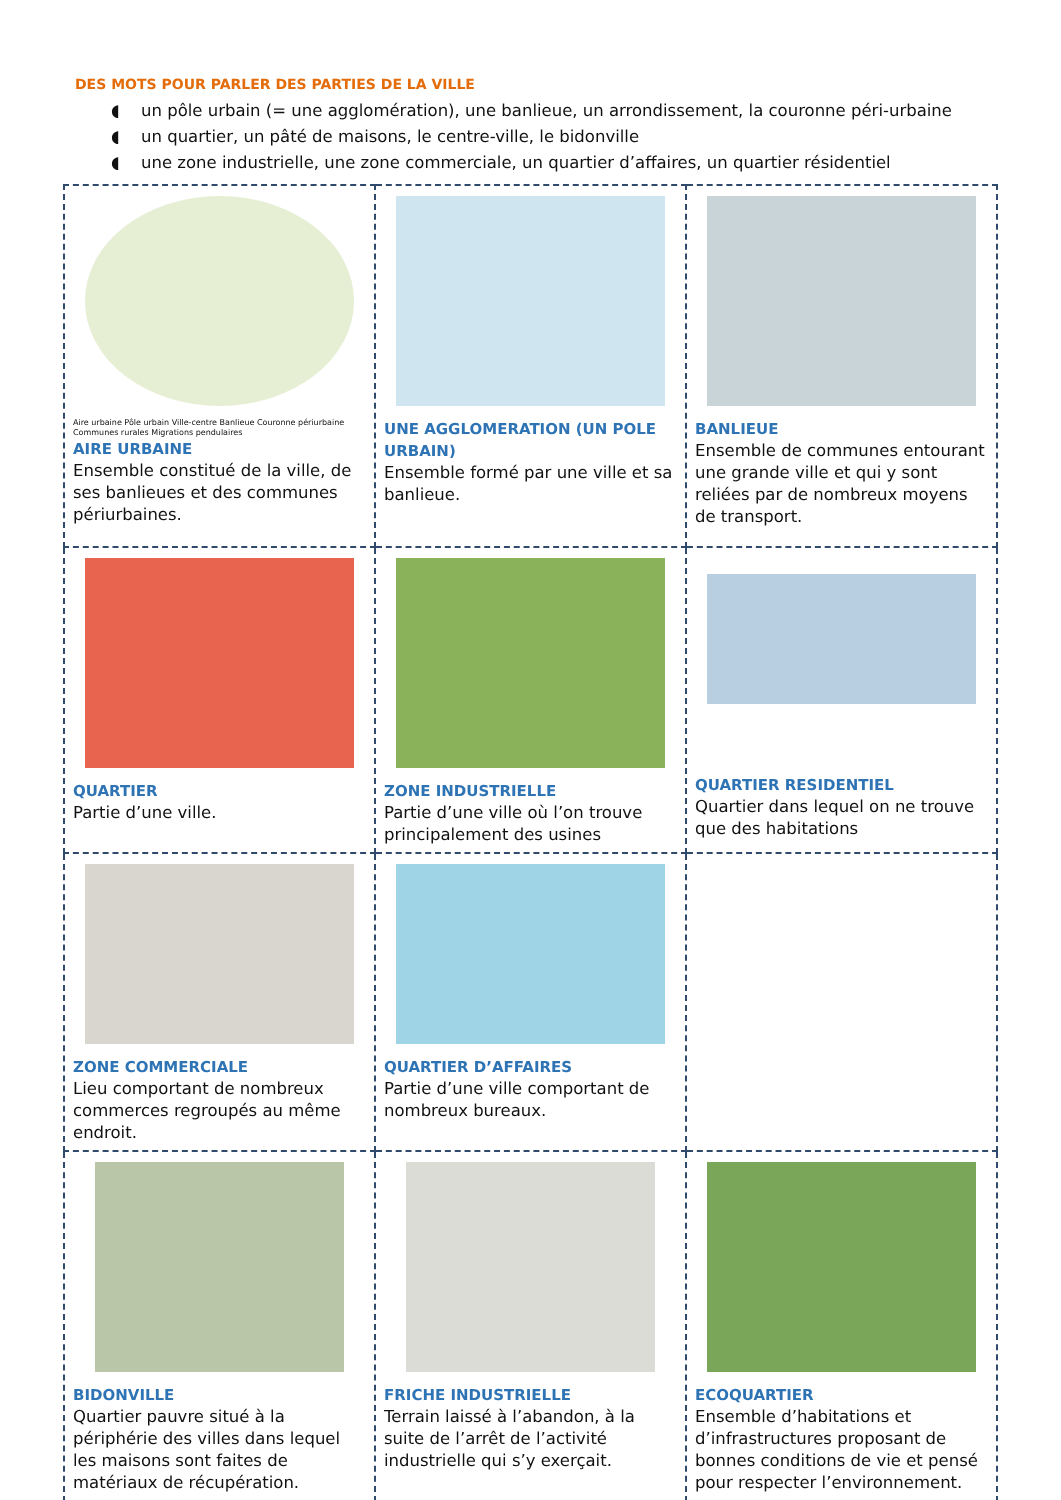DES MOTS POUR PARLER DES PARTIES DE LA VILLE
◖ un pôle urbain (= une agglomération), une banlieue, un arrondissement, la couronne péri-urbaine
◖ un quartier, un pâté de maisons, le centre-ville, le bidonville
◖ une zone industrielle, une zone commerciale, un quartier d’affaires, un quartier résidentiel
| Aire urbaine Pôle urbain Ville-centre Banlieue Couronne périurbaine Communes rurales Migrations pendulaires AIRE URBAINE Ensemble constitué de la ville, de ses banlieues et des communes périurbaines. | UNE AGGLOMERATION (UN POLE URBAIN) Ensemble formé par une ville et sa banlieue. | BANLIEUE Ensemble de communes entourant une grande ville et qui y sont reliées par de nombreux moyens de transport. |
| QUARTIER Partie d’une ville. | ZONE INDUSTRIELLE Partie d’une ville où l’on trouve principalement des usines | QUARTIER RESIDENTIEL Quartier dans lequel on ne trouve que des habitations |
| ZONE COMMERCIALE Lieu comportant de nombreux commerces regroupés au même endroit. | QUARTIER D’AFFAIRES Partie d’une ville comportant de nombreux bureaux. | |
| BIDONVILLE Quartier pauvre situé à la périphérie des villes dans lequel les maisons sont faites de matériaux de récupération. | FRICHE INDUSTRIELLE Terrain laissé à l’abandon, à la suite de l’arrêt de l’activité industrielle qui s’y exerçait. | ECOQUARTIER Ensemble d’habitations et d’infrastructures proposant de bonnes conditions de vie et pensé pour respecter l’environnement. |